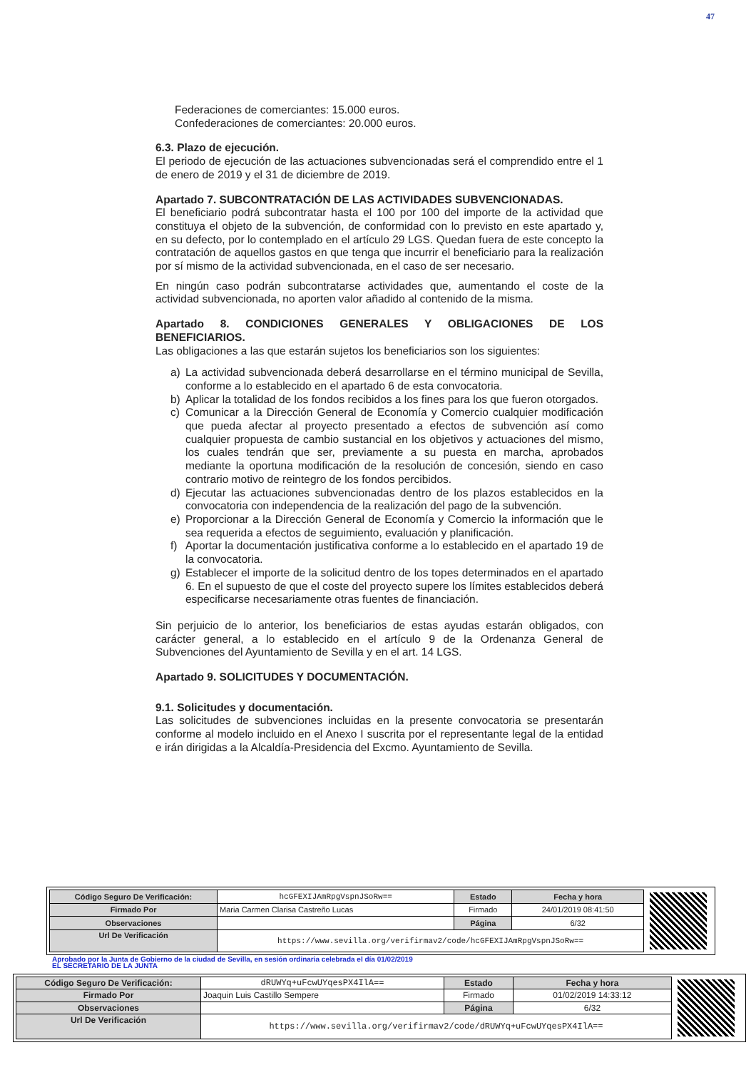47
Federaciones de comerciantes: 15.000 euros.
Confederaciones de comerciantes: 20.000 euros.
6.3. Plazo de ejecución.
El periodo de ejecución de las actuaciones subvencionadas será el comprendido entre el 1 de enero de 2019 y el 31 de diciembre de 2019.
Apartado 7. SUBCONTRATACIÓN DE LAS ACTIVIDADES SUBVENCIONADAS.
El beneficiario podrá subcontratar hasta el 100 por 100 del importe de la actividad que constituya el objeto de la subvención, de conformidad con lo previsto en este apartado y, en su defecto, por lo contemplado en el artículo 29 LGS. Quedan fuera de este concepto la contratación de aquellos gastos en que tenga que incurrir el beneficiario para la realización por sí mismo de la actividad subvencionada, en el caso de ser necesario.
En ningún caso podrán subcontratarse actividades que, aumentando el coste de la actividad subvencionada, no aporten valor añadido al contenido de la misma.
Apartado 8. CONDICIONES GENERALES Y OBLIGACIONES DE LOS BENEFICIARIOS.
Las obligaciones a las que estarán sujetos los beneficiarios son los siguientes:
a) La actividad subvencionada deberá desarrollarse en el término municipal de Sevilla, conforme a lo establecido en el apartado 6 de esta convocatoria.
b) Aplicar la totalidad de los fondos recibidos a los fines para los que fueron otorgados.
c) Comunicar a la Dirección General de Economía y Comercio cualquier modificación que pueda afectar al proyecto presentado a efectos de subvención así como cualquier propuesta de cambio sustancial en los objetivos y actuaciones del mismo, los cuales tendrán que ser, previamente a su puesta en marcha, aprobados mediante la oportuna modificación de la resolución de concesión, siendo en caso contrario motivo de reintegro de los fondos percibidos.
d) Ejecutar las actuaciones subvencionadas dentro de los plazos establecidos en la convocatoria con independencia de la realización del pago de la subvención.
e) Proporcionar a la Dirección General de Economía y Comercio la información que le sea requerida a efectos de seguimiento, evaluación y planificación.
f) Aportar la documentación justificativa conforme a lo establecido en el apartado 19 de la convocatoria.
g) Establecer el importe de la solicitud dentro de los topes determinados en el apartado 6. En el supuesto de que el coste del proyecto supere los límites establecidos deberá especificarse necesariamente otras fuentes de financiación.
Sin perjuicio de lo anterior, los beneficiarios de estas ayudas estarán obligados, con carácter general, a lo establecido en el artículo 9 de la Ordenanza General de Subvenciones del Ayuntamiento de Sevilla y en el art. 14 LGS.
Apartado 9. SOLICITUDES Y DOCUMENTACIÓN.
9.1. Solicitudes y documentación.
Las solicitudes de subvenciones incluidas en la presente convocatoria se presentarán conforme al modelo incluido en el Anexo I suscrita por el representante legal de la entidad e irán dirigidas a la Alcaldía-Presidencia del Excmo. Ayuntamiento de Sevilla.
| Código Seguro De Verificación: | hcGFEXIJAmRpgVspnJSoRw== | Estado | Fecha y hora |
| Firmado Por | Maria Carmen Clarisa Castreño Lucas | Firmado | 24/01/2019 08:41:50 |
| Observaciones | | Página | 6/32 |
| Url De Verificación | https://www.sevilla.org/verifirmav2/code/hcGFEXIJAmRpgVspnJSoRw== | | |
Aprobado por la Junta de Gobierno de la ciudad de Sevilla, en sesión ordinaria celebrada el día 01/02/2019
EL SECRETARIO DE LA JUNTA
| Código Seguro De Verificación: | dRUWYq+uFcwUYqesPX4IlA== | Estado | Fecha y hora |
| Firmado Por | Joaquin Luis Castillo Sempere | Firmado | 01/02/2019 14:33:12 |
| Observaciones | | Página | 6/32 |
| Url De Verificación | https://www.sevilla.org/verifirmav2/code/dRUWYq+uFcwUYqesPX4IlA== | | |